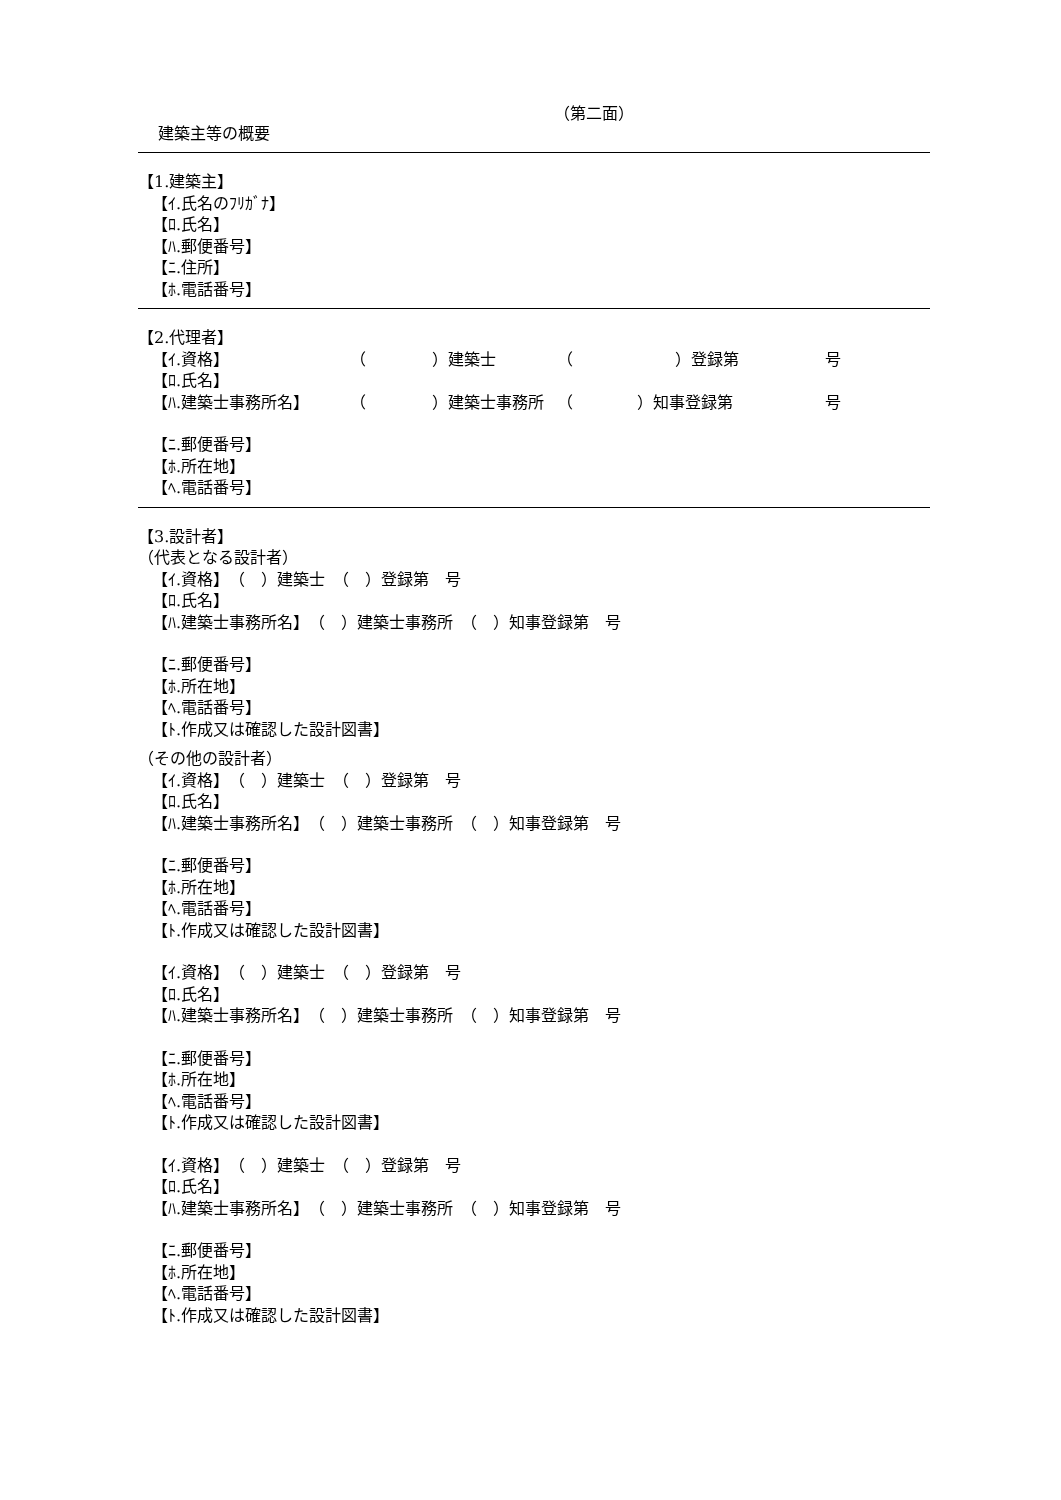（第二面）
建築主等の概要
【1.建築主】
【ｲ.氏名のﾌﾘｶﾞﾅ】
【ﾛ.氏名】
【ﾊ.郵便番号】
【ﾆ.住所】
【ﾎ.電話番号】
【2.代理者】
【ｲ.資格】 （ ）建築士 （ ）登録第 号
【ﾛ.氏名】
【ﾊ.建築士事務所名】 （ ）建築士事務所 （ ）知事登録第 号
【ﾆ.郵便番号】
【ﾎ.所在地】
【ﾍ.電話番号】
【3.設計者】
（代表となる設計者）
【ｲ.資格】　（　）建築士　（　）登録第　号
【ﾛ.氏名】
【ﾊ.建築士事務所名】　（　）建築士事務所　（　）知事登録第　号
【ﾆ.郵便番号】
【ﾎ.所在地】
【ﾍ.電話番号】
【ﾄ.作成又は確認した設計図書】
（その他の設計者）
【ｲ.資格】　（　）建築士　（　）登録第　号
【ﾛ.氏名】
【ﾊ.建築士事務所名】　（　）建築士事務所　（　）知事登録第　号
【ﾆ.郵便番号】
【ﾎ.所在地】
【ﾍ.電話番号】
【ﾄ.作成又は確認した設計図書】
【ｲ.資格】　（　）建築士　（　）登録第　号
【ﾛ.氏名】
【ﾊ.建築士事務所名】　（　）建築士事務所　（　）知事登録第　号
【ﾆ.郵便番号】
【ﾎ.所在地】
【ﾍ.電話番号】
【ﾄ.作成又は確認した設計図書】
【ｲ.資格】　（　）建築士　（　）登録第　号
【ﾛ.氏名】
【ﾊ.建築士事務所名】　（　）建築士事務所　（　）知事登録第　号
【ﾆ.郵便番号】
【ﾎ.所在地】
【ﾍ.電話番号】
【ﾄ.作成又は確認した設計図書】